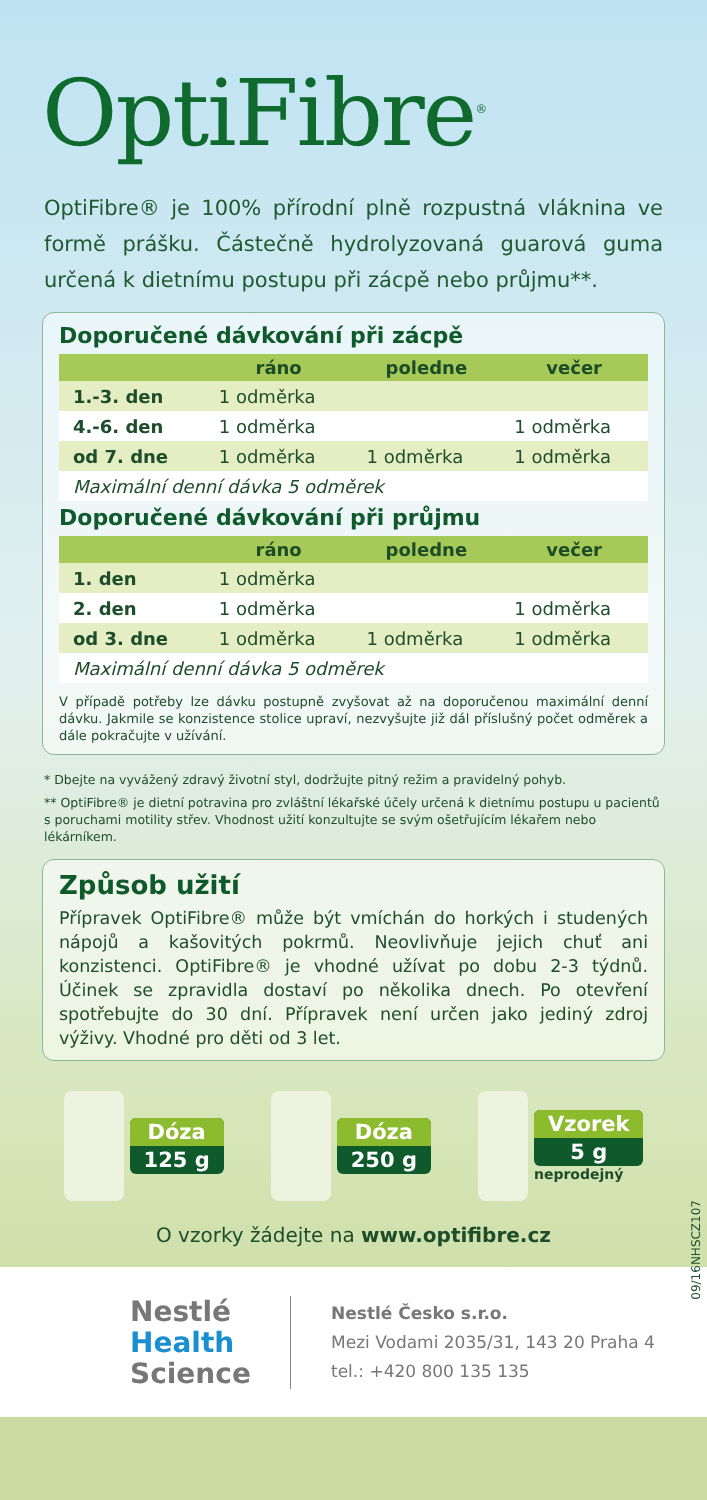OptiFibre<sup>®</sup>
OptiFibre® je 100% přírodní plně rozpustná vláknina ve formě prášku. Částečně hydrolyzovaná guarová guma určená k dietnímu postupu při zácpě nebo průjmu**.
Doporučené dávkování při zácpě
| | ráno | poledne | večer |
| --- | --- | --- | --- |
| 1.-3. den | 1 odměrka | | |
| 4.-6. den | 1 odměrka | | 1 odměrka |
| od 7. dne | 1 odměrka | 1 odměrka | 1 odměrka |
| Maximální denní dávka 5 odměrek | | | |
Doporučené dávkování při průjmu
| | ráno | poledne | večer |
| --- | --- | --- | --- |
| 1. den | 1 odměrka | | |
| 2. den | 1 odměrka | | 1 odměrka |
| od 3. dne | 1 odměrka | 1 odměrka | 1 odměrka |
| Maximální denní dávka 5 odměrek | | | |
V případě potřeby lze dávku postupně zvyšovat až na doporučenou maximální denní dávku. Jakmile se konzistence stolice upraví, nezvyšujte již dál příslušný počet odměrek a dále pokračujte v užívání.
* Dbejte na vyvážený zdravý životní styl, dodržujte pitný režim a pravidelný pohyb.
** OptiFibre® je dietní potravina pro zvláštní lékařské účely určená k dietnímu postupu u pacientů s poruchami motility střev. Vhodnost užití konzultujte se svým ošetřujícím lékařem nebo lékárníkem.
Způsob užití
Přípravek OptiFibre® může být vmíchán do horkých i studených nápojů a kašovitých pokrmů. Neovlivňuje jejich chuť ani konzistenci. OptiFibre® je vhodné užívat po dobu 2-3 týdnů. Účinek se zpravidla dostaví po několika dnech. Po otevření spotřebujte do 30 dní. Přípravek není určen jako jediný zdroj výživy. Vhodné pro děti od 3 let.
Dóza
125 g
Dóza
250 g
Vzorek
5 g
neprodejný
09/16NHSCZ107
O vzorky žádejte na www.optifibre.cz
Nestlé
Health
Science
Nestlé Česko s.r.o.
Mezi Vodami 2035/31, 143 20 Praha 4
tel.: +420 800 135 135